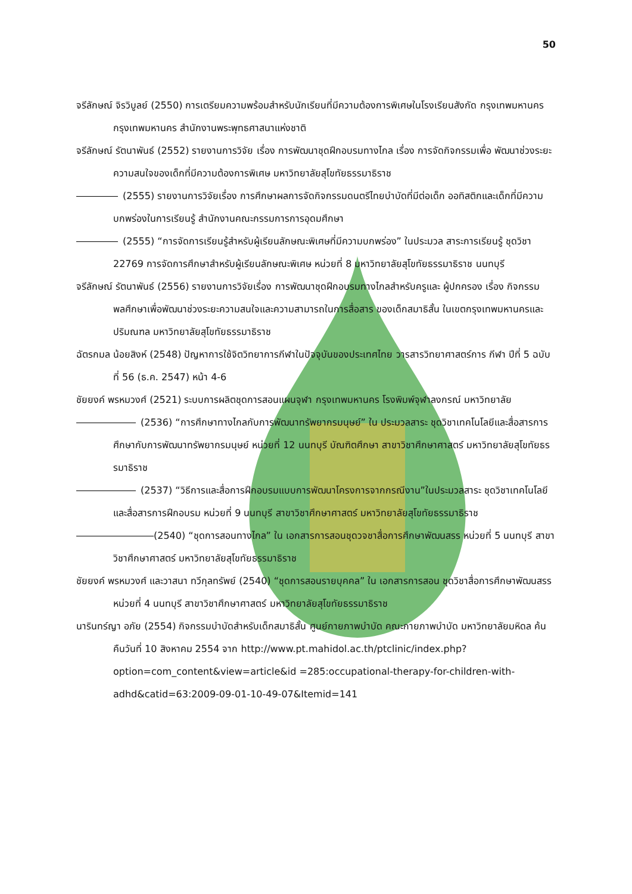50
จรีลักษณ์ จิรวิบูลย์ (2550) การเตรียมความพร้อมสำหรับนักเรียนที่มีความต้องการพิเศษในโรงเรียนสังกัด กรุงเทพมหานคร กรุงเทพมหานคร สำนักงานพระพุทธศาสนาแห่งชาติ
จรีลักษณ์ รัตนาพันธ์ (2552) รายงานการวิจัย เรื่อง การพัฒนาชุดฝึกอบรมทางไกล เรื่อง การจัดกิจกรรมเพื่อ พัฒนาช่วงระยะความสนใจของเด็กที่มีความต้องการพิเศษ มหาวิทยาลัยสุโขทัยธรรมาธิราช
(2555) รายงานการวิจัยเรื่อง การศึกษาผลการจัดกิจกรรมดนตรีไทยบำบัดที่มีต่อเด็ก ออทิสติกและเด็กที่มีความบกพร่องในการเรียนรู้ สำนักงานคณะกรรมการการอุดมศึกษา
(2555) “การจัดการเรียนรู้สำหรับผู้เรียนลักษณะพิเศษที่มีความบกพร่อง” ในประมวล สาระการเรียนรู้ ชุดวิชา 22769 การจัดการศึกษาสำหรับผู้เรียนลักษณะพิเศษ หน่วยที่ 8 มหาวิทยาลัยสุโขทัยธรรมาธิราช นนทบุรี
จรีลักษณ์ รัตนาพันธ์ (2556) รายงานการวิจัยเรื่อง การพัฒนาชุดฝึกอบรมทางไกลสำหรับครูและ ผู้ปกครอง เรื่อง กิจกรรมพลศึกษาเพื่อพัฒนาช่วงระยะความสนใจและความสามารถในการสื่อสาร ของเด็กสมาธิสั้น ในเขตกรุงเทพมหานครและปริมณฑล มหาวิทยาลัยสุโขทัยธรรมาธิราช
ฉัตรกมล น้อยสิงห์ (2548) ปัญหาการใช้จิตวิทยาการกีฬาในปัจจุบันของประเทศไทย วารสารวิทยาศาสตร์การ กีฬา ปีที่ 5 ฉบับที่ 56 (ธ.ค. 2547) หน้า 4-6
ชัยยงค์ พรหมวงศ์ (2521) ระบบการผลิตชุดการสอนแผนจุฬา กรุงเทพมหานคร โรงพิมพ์จุฬาลงกรณ์ มหาวิทยาลัย
(2536) “การศึกษาทางไกลกับการพัฒนาทรัพยากรมนุษย์” ใน ประมวลสาระ ชุดวิชาเทคโนโลยีและสื่อสารการศึกษากับการพัฒนาทรัพยากรมนุษย์ หน่วยที่ 12 นนทบุรี บัณฑิตศึกษา สาขาวิชาศึกษาศาสตร์ มหาวิทยาลัยสุโขทัยธรรมาธิราช
(2537) “วิธีการและสื่อการฝึกอบรมแบบการพัฒนาโครงการจากกรณีงาน”ในประมวลสาระ ชุดวิชาเทคโนโลยีและสื่อสารการฝึกอบรม หน่วยที่ 9 นนทบุรี สาขาวิชาศึกษาศาสตร์ มหาวิทยาลัยสุโขทัยธรรมาธิราช
(2540) “ชุดการสอนทางไกล” ใน เอกสารการสอนชุดวจชาสื่อการศึกษาพัฒนสรร หน่วยที่ 5 นนทบุรี สาขาวิชาศึกษาศาสตร์ มหาวิทยาลัยสุโขทัยธรรมาธิราช
ชัยยงค์ พรหมวงศ์ และวาสนา ทวีกุลทรัพย์ (2540) “ชุดการสอนรายบุคคล” ใน เอกสารการสอน ชุดวิชาสื่อการศึกษาพัฒนสรร หน่วยที่ 4 นนทบุรี สาขาวิชาศึกษาศาสตร์ มหาวิทยาลัยสุโขทัยธรรมาธิราช
นารินทร์ญา อภัย (2554) กิจกรรมบำบัดสำหรับเด็กสมาธิสั้น ศูนย์กายภาพบำบัด คณะกายภาพบำบัด มหาวิทยาลัยมหิดล ค้นคืนวันที่ 10 สิงหาคม 2554 จาก http://www.pt.mahidol.ac.th/ptclinic/index.php?option=com_content&view=article&id =285:occupational-therapy-for-children-with-adhd&catid=63:2009-09-01-10-49-07&Itemid=141